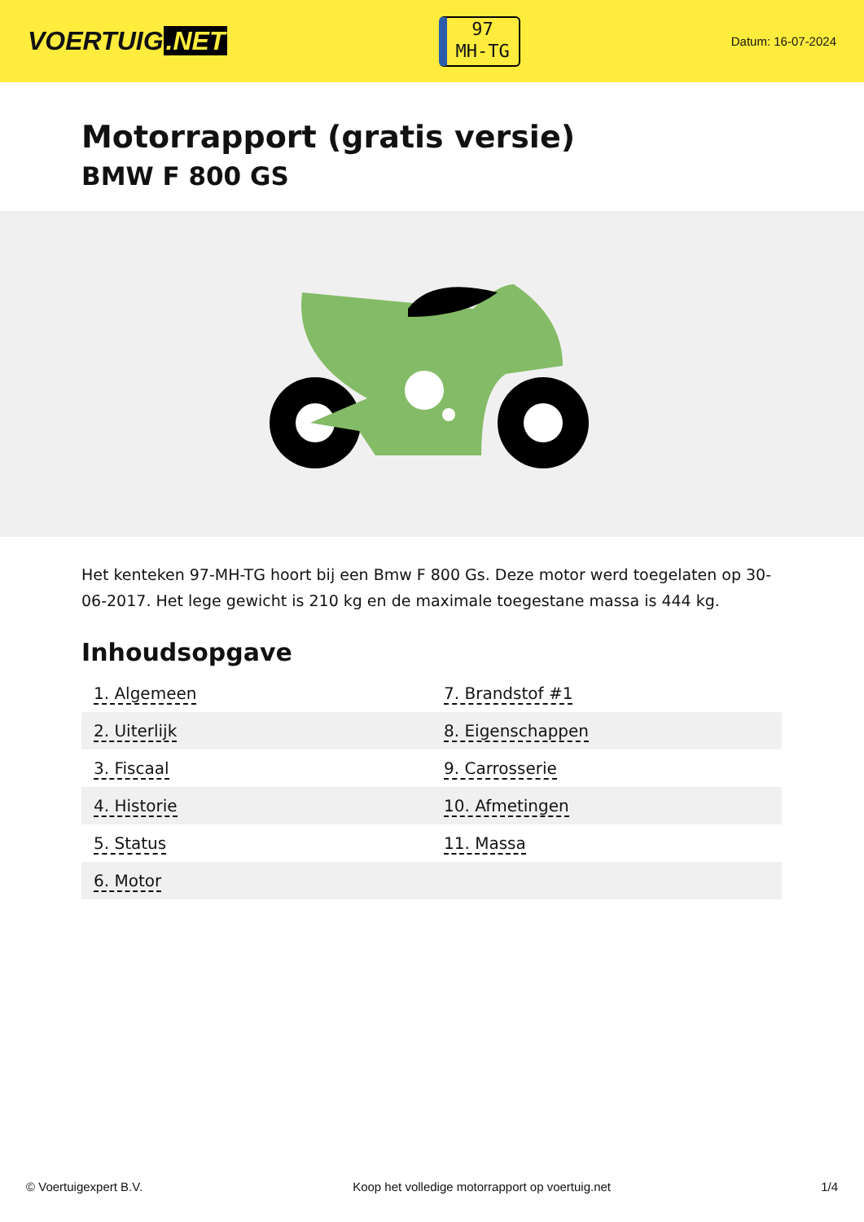VOERTUIG.NET
97
MH-TG
Datum: 16-07-2024
Motorrapport (gratis versie)
BMW F 800 GS
Het kenteken 97-MH-TG hoort bij een Bmw F 800 Gs. Deze motor werd toegelaten op 30-06-2017. Het lege gewicht is 210 kg en de maximale toegestane massa is 444 kg.
Inhoudsopgave
| 1. Algemeen | 7. Brandstof #1 |
| 2. Uiterlijk | 8. Eigenschappen |
| 3. Fiscaal | 9. Carrosserie |
| 4. Historie | 10. Afmetingen |
| 5. Status | 11. Massa |
| 6. Motor | |
© Voertuigexpert B.V. Koop het volledige motorrapport op voertuig.net 1/4